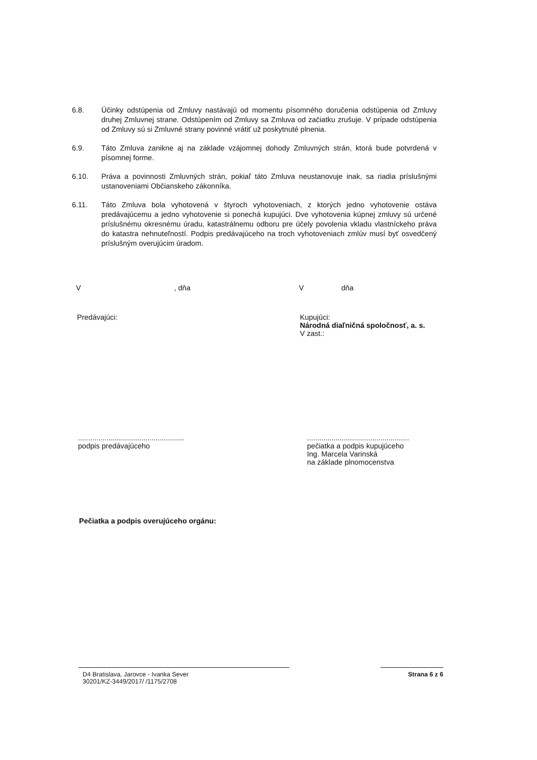6.8. Účinky odstúpenia od Zmluvy nastávajú od momentu písomného doručenia odstúpenia od Zmluvy druhej Zmluvnej strane. Odstúpením od Zmluvy sa Zmluva od začiatku zrušuje. V prípade odstúpenia od Zmluvy sú si Zmluvné strany povinné vrátiť už poskytnuté plnenia.
6.9. Táto Zmluva zanikne aj na základe vzájomnej dohody Zmluvných strán, ktorá bude potvrdená v písomnej forme.
6.10. Práva a povinnosti Zmluvných strán, pokiaľ táto Zmluva neustanovuje inak, sa riadia príslušnými ustanoveniami Občianskeho zákonníka.
6.11. Táto Zmluva bola vyhotovená v štyroch vyhotoveniach, z ktorých jedno vyhotovenie ostáva predávajúcemu a jedno vyhotovenie si ponechá kupujúci. Dve vyhotovenia kúpnej zmluvy sú určené príslušnému okresnému úradu, katastrálnemu odboru pre účely povolenia vkladu vlastníckeho práva do katastra nehnuteľností. Podpis predávajúceho na troch vyhotoveniach zmlúv musí byť osvedčený príslušným overujúcim úradom.
V , dňa V dňa
Predávajúci: Kupujúci:
Národná diaľničná spoločnosť, a. s.
V zast.:
....................................................
podpis predávajúceho
..................................................
pečiatka a podpis kupujúceho
Ing. Marcela Varinská
na základe plnomocenstva
Pečiatka a podpis overujúceho orgánu:
D4 Bratislava, Jarovce - Ivanka Sever
30201/KZ-3449/2017/ /1175/2708
Strana 6 z 6